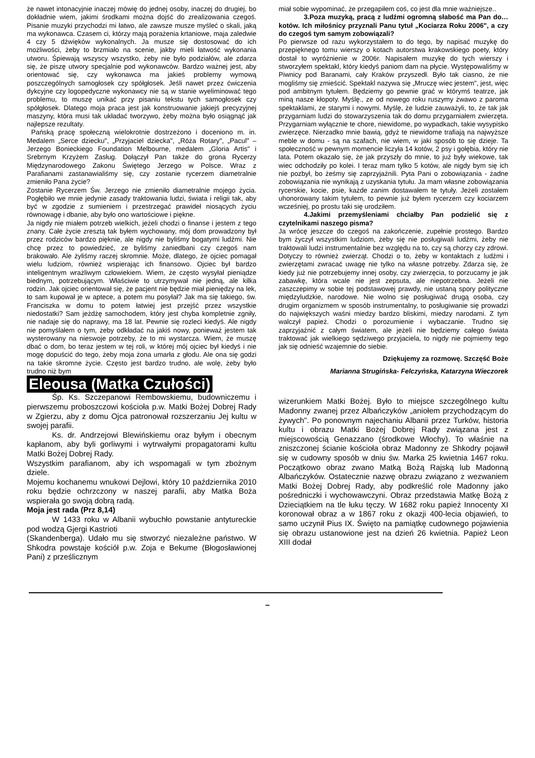że nawet intonacyjnie inaczej mówię do jednej osoby, inaczej do drugiej, bo dokładnie wiem, jakimi środkami można dojść do zrealizowania czegoś. Pisanie muzyki przychodzi mi łatwo, ale zawsze musze myśleć o skali, jaką ma wykonawca. Czasem ci, którzy mają porażenia krtaniowe, maja zaledwie 4 czy 5 dźwięków wykonalnych. Ja musze się dostosować do ich możliwości, żeby to brzmiało na scenie, jakby mieli łatwość wykonania utworu. Śpiewają wszyscy wszystko, żeby nie było podziałów, ale zdarza się, że piszę utwory specjalnie pod wykonawców. Bardzo ważnej jest, aby orientować się, czy wykonawca ma jakieś problemy wymową poszczególnych samogłosek czy spółgłosek. Jeśli nawet przez ćwiczenia dykcyjne czy logopedyczne wykonawcy nie są w stanie wyeliminować tego problemu, to muszę unikać przy pisaniu tekstu tych samogłosek czy spółgłosek. Dlatego moja praca jest jak konstruowanie jakiejś precyzyjnej maszyny, która musi tak układać tworzywo, żeby można było osiągnąć jak najlepsze rezultaty.
Pańską pracę społeczną wielokrotnie dostrzeżono i doceniono m. in. Medalem „Serce dziecku", „Przyjaciel dziecka", „Róża Rotary", „Pacul" – Jerzego Bonieckiego Foundation Melbourne, medalem „Gloria Artis" i Srebrnym Krzyżem Zasług. Dołączył Pan także do grona Rycerzy Międzynarodowego Zakonu Świętego Jerzego w Polsce. Wraz z Parafianami zastanawialiśmy się, czy zostanie rycerzem diametralnie zmieniło Pana życie?
Zostanie Rycerzem Św. Jerzego nie zmieniło diametralnie mojego życia. Pogłębiło we mnie jedynie zasady traktowania ludzi, świata i religii tak, aby być w zgodzie z sumieniem i przestrzegać prawideł niosących życiu równowagę i dbanie, aby było ono wartościowe i piękne.
Ja nigdy nie miałem potrzeb wielkich, jeżeli chodzi o finanse i jestem z tego znany. Całe życie zresztą tak byłem wychowany, mój dom prowadzony był przez rodziców bardzo pięknie, ale nigdy nie byliśmy bogatymi ludźmi. Nie chcę przez to powiedzieć, ze byliśmy zaniedbani czy czegoś nam brakowało. Ale żyliśmy raczej skromnie. Może, dlatego, że ojciec pomagał wielu ludziom, również wspierając ich finansowo. Ojciec był bardzo inteligentnym wrażliwym człowiekiem. Wiem, że często wysyłał pieniądze biednym, potrzebującym. Właściwie to utrzymywał nie jedną, ale kilka rodzin. Jak ojciec orientował się, że pacjent nie będzie miał pieniędzy na lek, to sam kupował je w aptece, a potem mu posyłał? Jak ma się takiego, św. Franciszka w domu to potem łatwiej jest przejść przez wszystkie niedostatki? Sam jeżdżę samochodem, który jest chyba kompletnie zgniły, nie nadaje się do naprawy, ma 18 lat. Pewnie się rozleci kiedyś. Ale nigdy nie pomyślałem o tym, żeby odkładać na jakiś nowy, ponieważ jestem tak wysterowany na nieswoje potrzeby, że to mi wystarcza. Wiem, że muszę dbać o dom, bo teraz jestem w tej roli, w której mój ojciec był kiedyś i nie mogę dopuścić do tego, żeby moja żona umarła z głodu. Ale ona się godzi na takie skromne życie. Często jest bardzo trudno, ale wolę, żeby było trudno niż bym
miał sobie wypominać, że przegapiłem coś, co jest dla mnie ważniejsze..
3.Poza muzyką, pracą z ludźmi ogromną słabość ma Pan do… kotów. Ich miłośnicy przyznali Panu tytuł „Kociarza Roku 2006", a czy do czegoś tym samym zobowiązali?
Po pierwsze od razu wykorzystałem to do tego, by napisać muzykę do przepięknego tomu wierszy o kotach autorstwa krakowskiego poety, który dostał to wyróżnienie w 2006r. Napisałem muzykę do tych wierszy i stworzyłem spektakl, który kiedyś paniom dam na płycie. Występowaliśmy w Piwnicy pod Baranami, cały Kraków przyszedł. Było tak ciasno, że nie mogliśmy się zmieścić. Spektakl nazywa się „Mruczę wiec jestem", jest, więc pod ambitnym tytułem. Będziemy go pewnie grać w którymś teatrze, jak miną nasze kłopoty. Myślę., ze od nowego roku ruszymy żwawo z paroma spektaklami, ze starymi i nowymi. Myślę, że ludzie zauważyli, to, że tak jak przygarniam ludzi do stowarzyszenia tak do domu przygarniałem zwierzęta. Przygarniam wyłącznie te chore, niewidome, po wypadkach, takie wysypisko zwierzęce. Nierzadko mnie bawią, gdyż te niewidome trafiają na najwyższe meble w domu - są na szafach, nie wiem, w jaki sposób to się dzieje. Ta społeczność w pewnym momencie liczyła 14 kotów, 2 psy i gołębia, który nie lata. Potem okazało się, że jak przyszły do mnie, to już były wiekowe, tak wiec odchodziły po kolei. I teraz mam tylko 5 kotów, ale nigdy bym się ich nie pozbył, bo żeśmy się zaprzyjaźnili. Pyta Pani o zobowiązania - żadne zobowiązania nie wynikają z uzyskania tytułu. Ja mam własne zobowiązania rycerskie, kocie, psie, każde zanim dostawałem te tytuły. Jeżeli zostałem uhonorowany takim tytułem, to pewnie już byłem rycerzem czy kociarzem wcześniej, po prostu taki się urodziłem.
4.Jakimi przemyśleniami chciałby Pan podzielić się z czytelnikami naszego pisma?
Ja wrócę jeszcze do czegoś na zakończenie, zupełnie prostego. Bardzo bym życzył wszystkim ludziom, żeby się nie posługiwali ludźmi, żeby nie traktowali ludzi instrumentalnie bez względu na to, czy są chorzy czy zdrowi. Dotyczy to również zwierząt. Chodzi o to, żeby w kontaktach z ludźmi i zwierzętami zwracać uwagę nie tylko na własne potrzeby. Zdarza się, że kiedy już nie potrzebujemy innej osoby, czy zwierzęcia, to porzucamy je jak zabawkę, która wcale nie jest zepsuta, ale niepotrzebna. Jeżeli nie zaszczepimy w sobie tej podstawowej prawdy, nie ustaną spory polityczne międzyludzkie, narodowe. Nie wolno się posługiwać drugą osoba, czy drugim organizmem w sposób instrumentalny, to posługiwanie się prowadzi do największych waśni miedzy bardzo bliskimi, miedzy narodami. Z tym walczył papież. Chodzi o porozumienie i wybaczanie. Trudno się zaprzyjaźnić z całym światem, ale jeżeli nie będziemy całego świata traktować jak wielkiego sędziwego przyjaciela, to nigdy nie pojmiemy tego jak się odnieść wzajemnie do siebie.
Dziękujemy za rozmowę. Szczęść Boże
Marianna Strugińska- Felczyńska, Katarzyna Wieczorek
Eleousa (Matka Czułości)
Śp. Ks. Szczepanowi Rembowskiemu, budowniczemu i pierwszemu proboszczowi kościoła p.w. Matki Bożej Dobrej Rady w Zgierzu, aby z domu Ojca patronował rozszerzaniu Jej kultu w swojej parafii.
Ks. dr. Andrzejowi Blewińskiemu oraz byłym i obecnym kapłanom, aby byli gorliwymi i wytrwałymi propagatorami kultu Matki Bożej Dobrej Rady.
Wszystkim parafianom, aby ich wspomagali w tym zbożnym dziele.
Mojemu kochanemu wnukowi Dejlowi, który 10 października 2010 roku będzie ochrzczony w naszej parafii, aby Matka Boża wspierała go swoją dobrą radą.
Moja jest rada (Prz 8,14)
W 1433 roku w Albanii wybuchło powstanie antytureckie pod wodzą Gjergi Kastrioti
(Skandenberga). Udało mu się stworzyć niezależne państwo. W Shkodra powstaje kościół p.w. Zoja e Bekume (Błogosławionej Pani) z prześlicznym
wizerunkiem Matki Bożej. Było to miejsce szczególnego kultu Madonny zwanej przez Albańczyków „aniołem przychodzącym do żywych". Po ponownym najechaniu Albanii przez Turków, historia kultu i obrazu Matki Bożej Dobrej Rady związana jest z miejscowością Genazzano (środkowe Włochy). To właśnie na zniszczonej ścianie kościoła obraz Madonny ze Shkodry pojawił się w cudowny sposób w dniu św. Marka 25 kwietnia 1467 roku. Początkowo obraz zwano Matką Bożą Rajską lub Madonną Albańczyków. Ostatecznie nazwę obrazu związano z wezwaniem Matki Bożej Dobrej Rady, aby podkreślić role Madonny jako pośredniczki i wychowawczyni. Obraz przedstawia Matkę Bożą z Dzieciątkiem na tle łuku tęczy. W 1682 roku papież Innocenty XI koronował obraz a w 1867 roku z okazji 400-lecia objawień, to samo uczynił Pius IX. Święto na pamiątkę cudownego pojawienia się obrazu ustanowione jest na dzień 26 kwietnia. Papież Leon XIII dodał
–